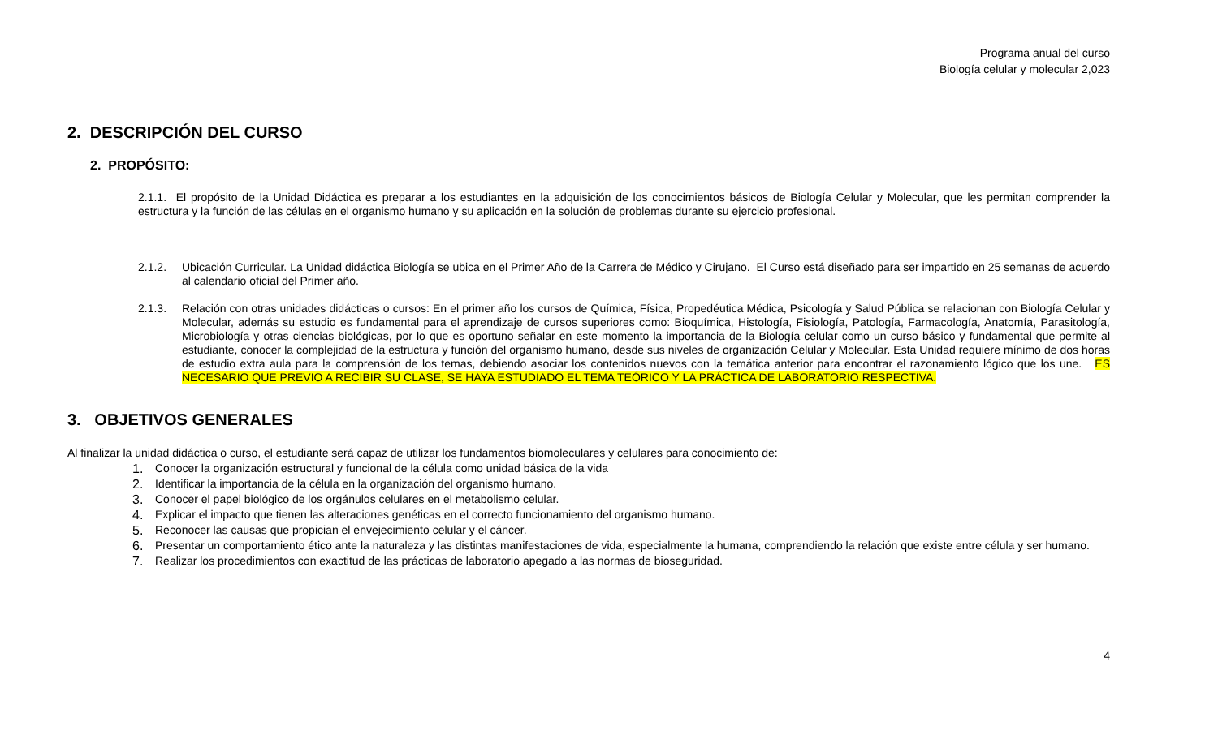Programa anual del curso
Biología celular y molecular 2,023
2. DESCRIPCIÓN DEL CURSO
2. PROPÓSITO:
2.1.1. El propósito de la Unidad Didáctica es preparar a los estudiantes en la adquisición de los conocimientos básicos de Biología Celular y Molecular, que les permitan comprender la estructura y la función de las células en el organismo humano y su aplicación en la solución de problemas durante su ejercicio profesional.
2.1.2. Ubicación Curricular. La Unidad didáctica Biología se ubica en el Primer Año de la Carrera de Médico y Cirujano. El Curso está diseñado para ser impartido en 25 semanas de acuerdo al calendario oficial del Primer año.
2.1.3. Relación con otras unidades didácticas o cursos: En el primer año los cursos de Química, Física, Propedéutica Médica, Psicología y Salud Pública se relacionan con Biología Celular y Molecular, además su estudio es fundamental para el aprendizaje de cursos superiores como: Bioquímica, Histología, Fisiología, Patología, Farmacología, Anatomía, Parasitología, Microbiología y otras ciencias biológicas, por lo que es oportuno señalar en este momento la importancia de la Biología celular como un curso básico y fundamental que permite al estudiante, conocer la complejidad de la estructura y función del organismo humano, desde sus niveles de organización Celular y Molecular. Esta Unidad requiere mínimo de dos horas de estudio extra aula para la comprensión de los temas, debiendo asociar los contenidos nuevos con la temática anterior para encontrar el razonamiento lógico que los une. ES NECESARIO QUE PREVIO A RECIBIR SU CLASE, SE HAYA ESTUDIADO EL TEMA TEÓRICO Y LA PRÁCTICA DE LABORATORIO RESPECTIVA.
3. OBJETIVOS GENERALES
Al finalizar la unidad didáctica o curso, el estudiante será capaz de utilizar los fundamentos biomoleculares y celulares para conocimiento de:
1. Conocer la organización estructural y funcional de la célula como unidad básica de la vida
2. Identificar la importancia de la célula en la organización del organismo humano.
3. Conocer el papel biológico de los orgánulos celulares en el metabolismo celular.
4. Explicar el impacto que tienen las alteraciones genéticas en el correcto funcionamiento del organismo humano.
5. Reconocer las causas que propician el envejecimiento celular y el cáncer.
6. Presentar un comportamiento ético ante la naturaleza y las distintas manifestaciones de vida, especialmente la humana, comprendiendo la relación que existe entre célula y ser humano.
7. Realizar los procedimientos con exactitud de las prácticas de laboratorio apegado a las normas de bioseguridad.
4